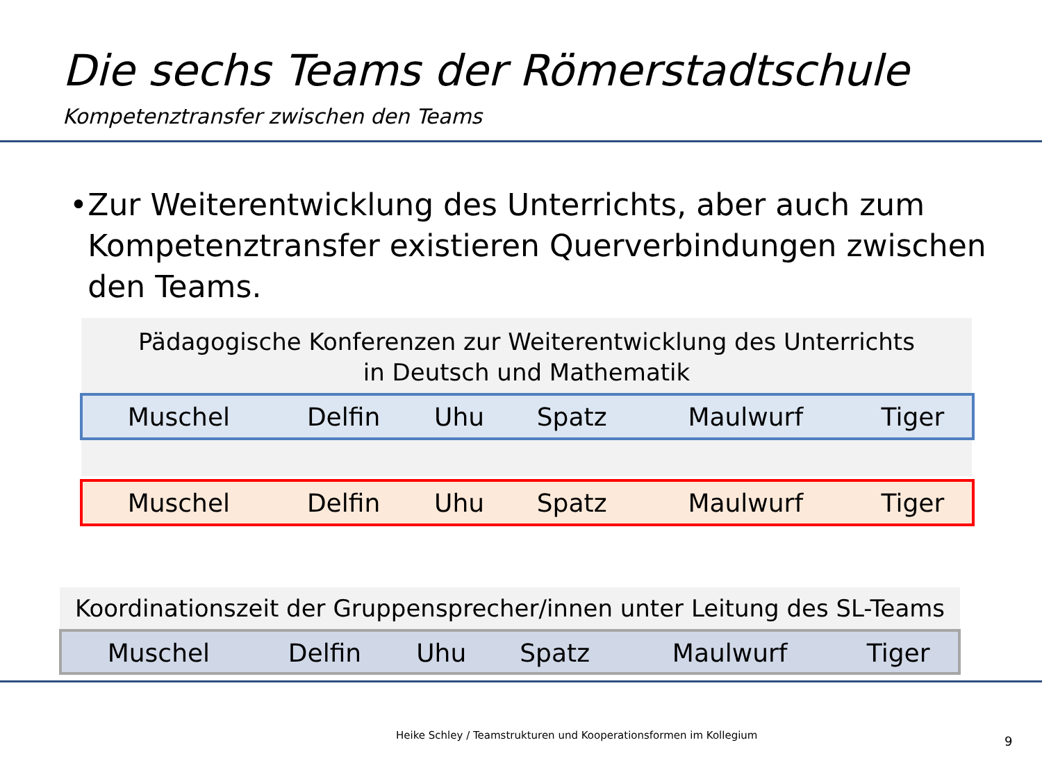Die sechs Teams der Römerstadtschule
Kompetenztransfer zwischen den Teams
• Zur Weiterentwicklung des Unterrichts, aber auch zum Kompetenztransfer existieren Querverbindungen zwischen den Teams.
Pädagogische Konferenzen zur Weiterentwicklung des Unterrichts
in Deutsch und Mathematik
| Muschel | Delfin | Uhu | Spatz | Maulwurf | Tiger |
| Muschel | Delfin | Uhu | Spatz | Maulwurf | Tiger |
Koordinationszeit der Gruppensprecher/innen unter Leitung des SL-Teams
| Muschel | Delfin | Uhu | Spatz | Maulwurf | Tiger |
Heike Schley / Teamstrukturen und Kooperationsformen im Kollegium
9